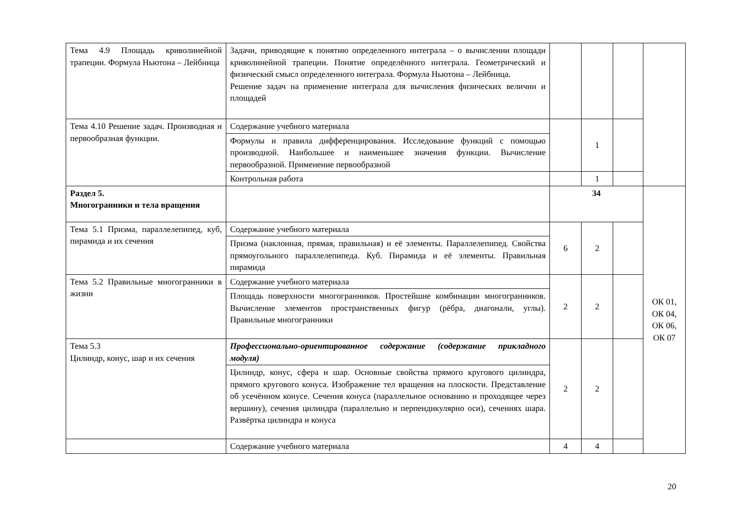| Тема 4.9 Площадь криволинейной трапеции. Формула Ньютона – Лейбница | Задачи, приводящие к понятию определенного интеграла – о вычислении площади криволинейной трапеции. Понятие определённого интеграла. Геометрический и физический смысл определенного интеграла. Формула Ньютона – Лейбница. Решение задач на применение интеграла для вычисления физических величин и площадей | | | | |
| Тема 4.10 Решение задач. Производная и первообразная функции. | Содержание учебного материала | | 1 | | |
| | Формулы и правила дифференцирования. Исследование функций с помощью производной. Наибольшее и наименьшее значения функции. Вычисление первообразной. Применение первообразной | | | | |
| | Контрольная работа | | 1 | | |
| Раздел 5. Многогранники и тела вращения | | 34 | | | ОК 01, ОК 04, ОК 06, ОК 07 |
| Тема 5.1 Призма, параллелепипед, куб, пирамида и их сечения | Содержание учебного материала | 6 | 2 | | |
| | Призма (наклонная, прямая, правильная) и её элементы. Параллелепипед. Свойства прямоугольного параллелепипеда. Куб. Пирамида и её элементы. Правильная пирамида | | | | |
| Тема 5.2 Правильные многогранники в жизни | Содержание учебного материала | 2 | 2 | | |
| | Площадь поверхности многогранников. Простейшие комбинации многогранников. Вычисление элементов пространственных фигур (рёбра, диагонали, углы). Правильные многогранники | | | | |
| Тема 5.3 Цилиндр, конус, шар и их сечения | Профессионально-ориентированное содержание (содержание прикладного модуля) | 2 | 2 | | |
| | Цилиндр, конус, сфера и шар. Основные свойства прямого кругового цилиндра, прямого кругового конуса. Изображение тел вращения на плоскости. Представление об усечённом конусе. Сечения конуса (параллельное основанию и проходящее через вершину), сечения цилиндра (параллельно и перпендикулярно оси), сечениях шара. Развёртка цилиндра и конуса | | | | |
| | Содержание учебного материала | 4 | 4 | | |
20